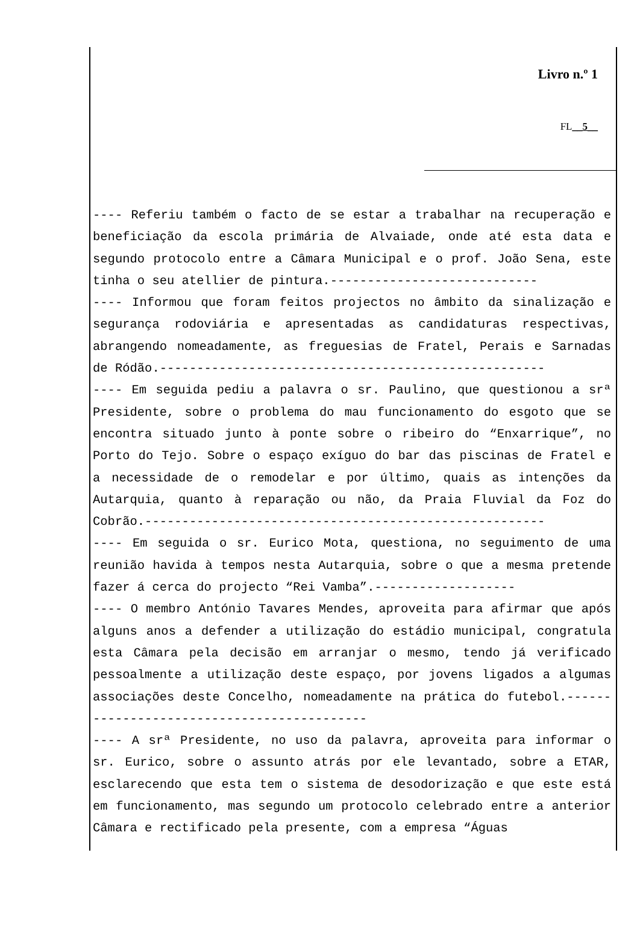Livro n.º 1
FL__5__
---- Referiu também o facto de se estar a trabalhar na recuperação e beneficiação da escola primária de Alvaiade, onde até esta data e segundo protocolo entre a Câmara Municipal e o prof. João Sena, este tinha o seu atellier de pintura.----------------------------
---- Informou que foram feitos projectos no âmbito da sinalização e segurança rodoviária e apresentadas as candidaturas respectivas, abrangendo nomeadamente, as freguesias de Fratel, Perais e Sarnadas de Ródão.----------------------------------------------------
---- Em seguida pediu a palavra o sr. Paulino, que questionou a srª Presidente, sobre o problema do mau funcionamento do esgoto que se encontra situado junto à ponte sobre o ribeiro do “Enxarrique”, no Porto do Tejo. Sobre o espaço exíguo do bar das piscinas de Fratel e a necessidade de o remodelar e por último, quais as intenções da Autarquia, quanto à reparação ou não, da Praia Fluvial da Foz do Cobrão.------------------------------------------------------
---- Em seguida o sr. Eurico Mota, questiona, no seguimento de uma reunião havida à tempos nesta Autarquia, sobre o que a mesma pretende fazer á cerca do projecto “Rei Vamba”.-------------------
---- O membro António Tavares Mendes, aproveita para afirmar que após alguns anos a defender a utilização do estádio municipal, congratula esta Câmara pela decisão em arranjar o mesmo, tendo já verificado pessoalmente a utilização deste espaço, por jovens ligados a algumas associações deste Concelho, nomeadamente na prática do futebol.-------------------------------------------
---- A srª Presidente, no uso da palavra, aproveita para informar o sr. Eurico, sobre o assunto atrás por ele levantado, sobre a ETAR, esclarecendo que esta tem o sistema de desodorização e que este está em funcionamento, mas segundo um protocolo celebrado entre a anterior Câmara e rectificado pela presente, com a empresa “Águas